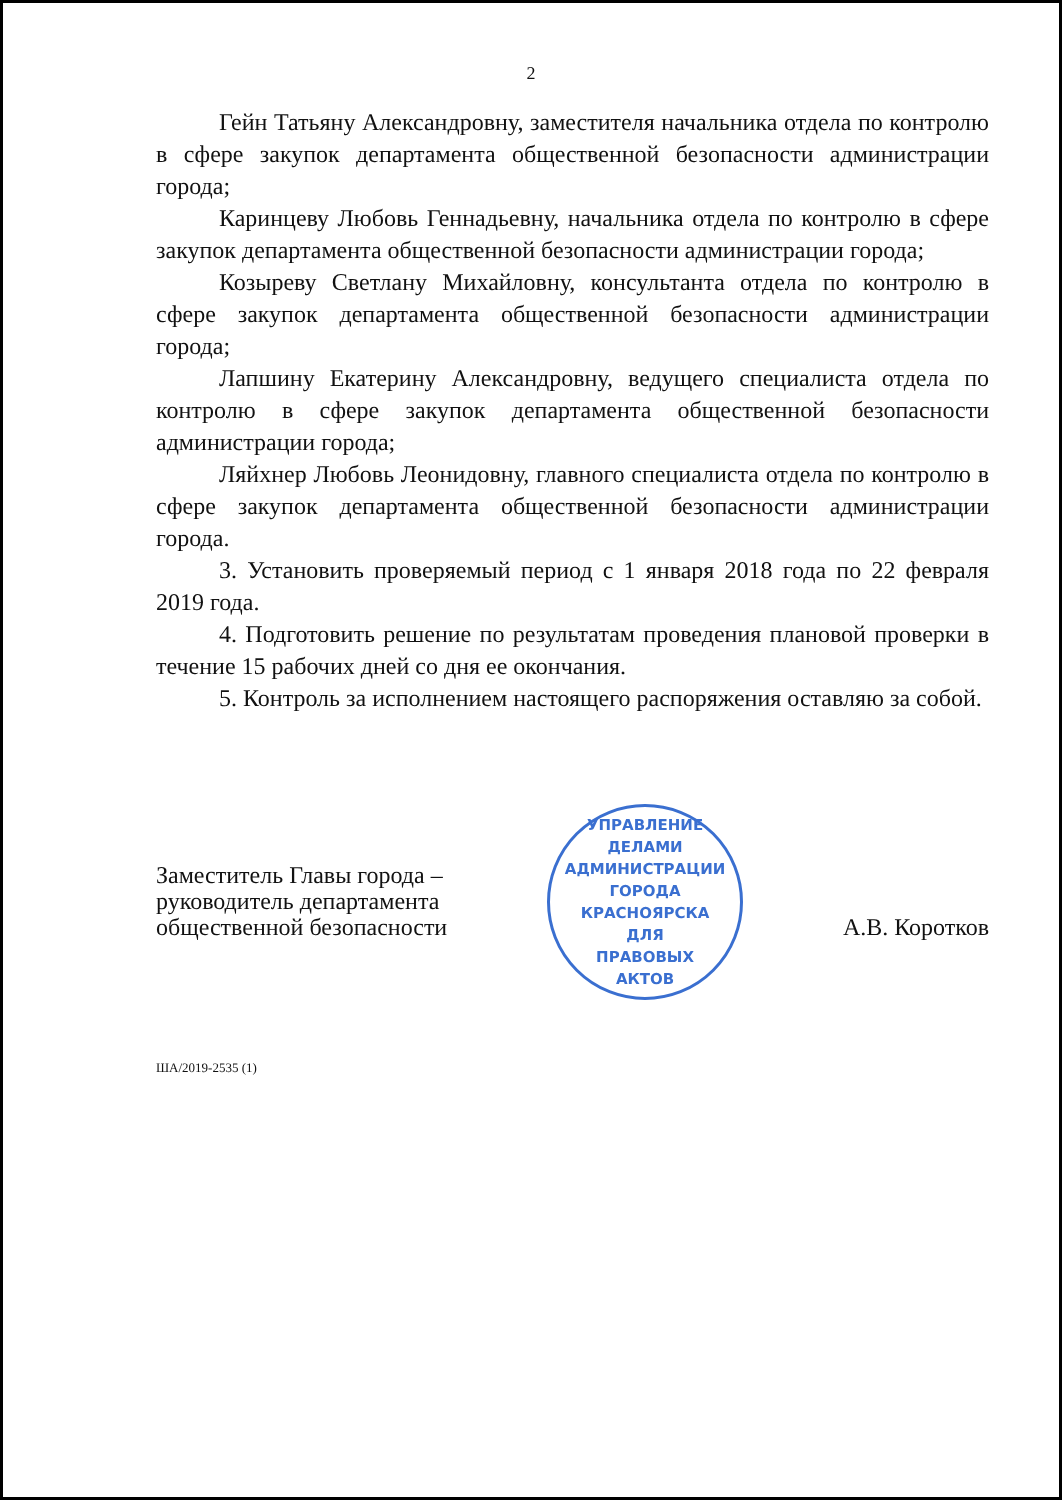2
Гейн Татьяну Александровну, заместителя начальника отдела по контролю в сфере закупок департамента общественной безопасности администрации города;
Каринцеву Любовь Геннадьевну, начальника отдела по контролю в сфере закупок департамента общественной безопасности администрации города;
Козыреву Светлану Михайловну, консультанта отдела по контролю в сфере закупок департамента общественной безопасности администрации города;
Лапшину Екатерину Александровну, ведущего специалиста отдела по контролю в сфере закупок департамента общественной безопасности администрации города;
Ляйхнер Любовь Леонидовну, главного специалиста отдела по контролю в сфере закупок департамента общественной безопасности администрации города.
3. Установить проверяемый период с 1 января 2018 года по 22 февраля 2019 года.
4. Подготовить решение по результатам проведения плановой проверки в течение 15 рабочих дней со дня ее окончания.
5. Контроль за исполнением настоящего распоряжения оставляю за собой.
Заместитель Главы города –
руководитель департамента
общественной безопасности
УПРАВЛЕНИЕ ДЕЛАМИ АДМИНИСТРАЦИИ ГОРОДА КРАСНОЯРСКА
ДЛЯ
ПРАВОВЫХ
АКТОВ
А.В. Коротков
ША/2019-2535 (1)